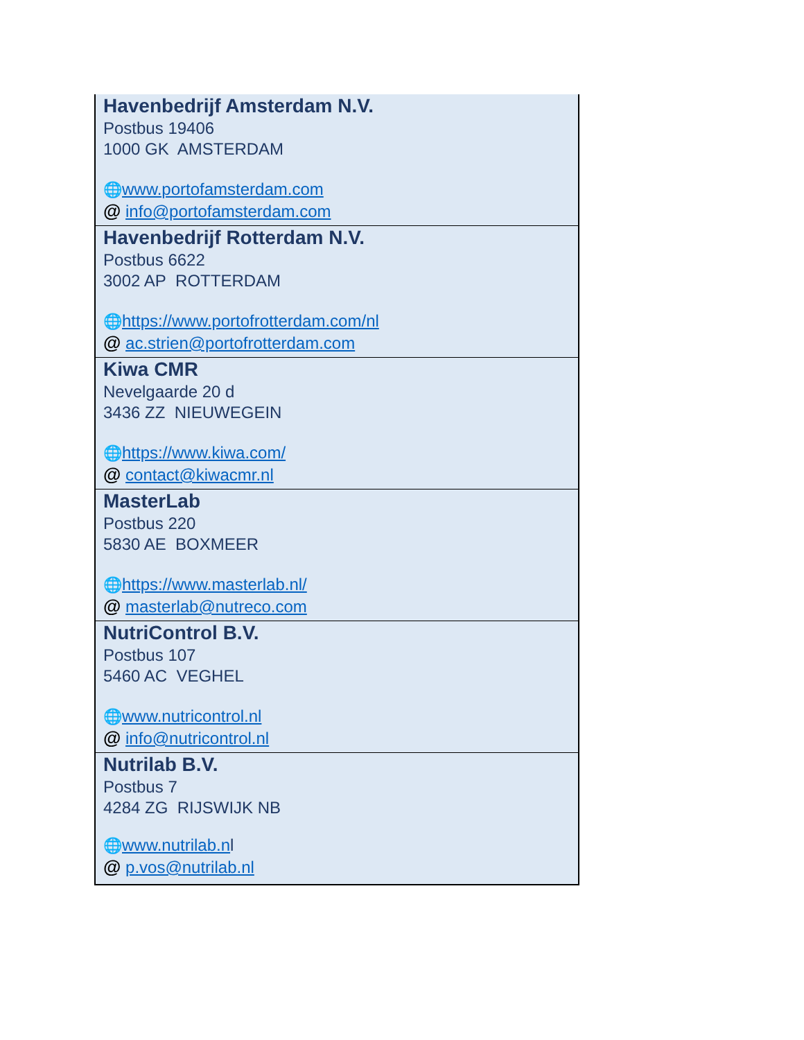| Havenbedrijf Amsterdam N.V. Postbus 19406 1000 GK AMSTERDAM 🌐 www.portofamsterdam.com @ info@portofamsterdam.com |
| Havenbedrijf Rotterdam N.V. Postbus 6622 3002 AP ROTTERDAM 🌐 https://www.portofrotterdam.com/nl @ ac.strien@portofrotterdam.com |
| Kiwa CMR Nevelgaarde 20 d 3436 ZZ NIEUWEGEIN 🌐 https://www.kiwa.com/ @ contact@kiwacmr.nl |
| MasterLab Postbus 220 5830 AE BOXMEER 🌐 https://www.masterlab.nl/ @ masterlab@nutreco.com |
| NutriControl B.V. Postbus 107 5460 AC VEGHEL 🌐 www.nutricontrol.nl @ info@nutricontrol.nl |
| Nutrilab B.V. Postbus 7 4284 ZG RIJSWIJK NB 🌐 www.nutrilab.n l @ p.vos@nutrilab.nl |